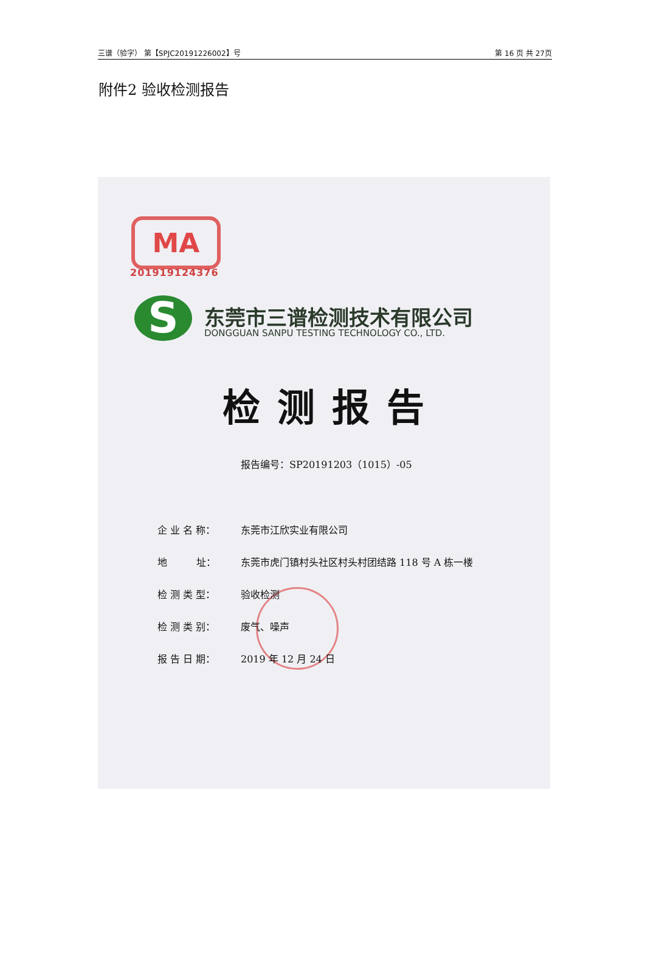三谱（验字） 第【SPJC20191226002】号 第 16 页 共 27页
附件2 验收检测报告
MA
201919124376
S 东莞市三谱检测技术有限公司
DONGGUAN SANPU TESTING TECHNOLOGY CO., LTD.
检测报告
报告编号：SP20191203（1015）-05
企 业 名 称： 东莞市江欣实业有限公司
地　　　址： 东莞市虎门镇村头社区村头村团结路 118 号 A 栋一楼
检 测 类 型： 验收检测
检 测 类 别： 废气、噪声
报 告 日 期： 2019 年 12 月 24 日